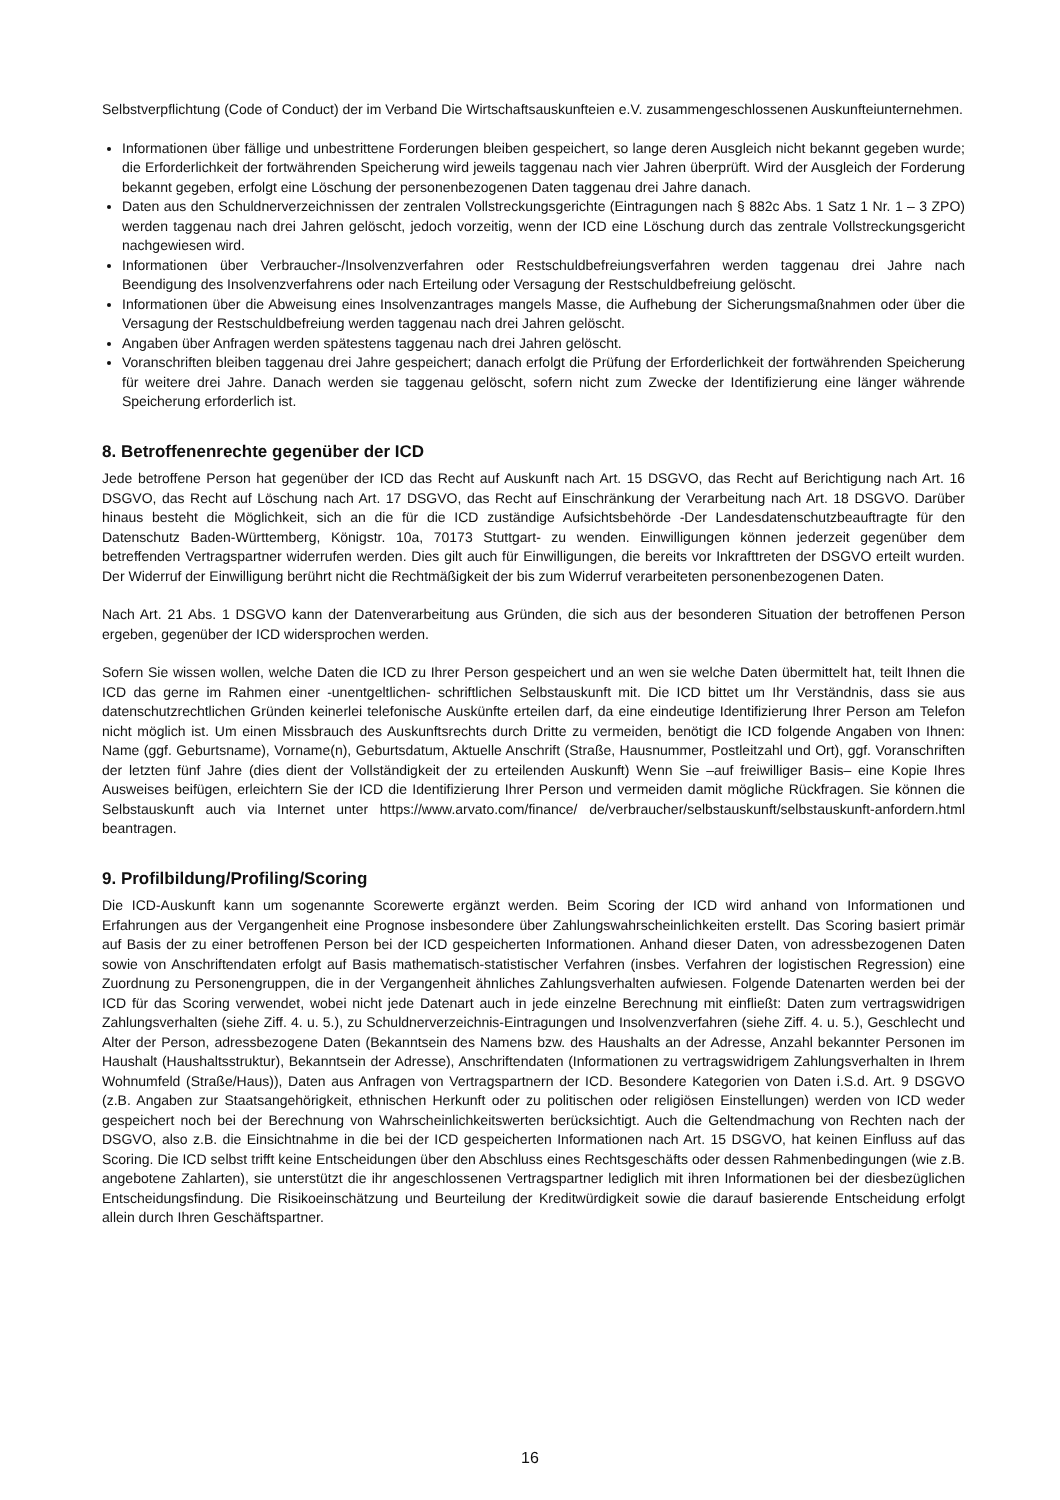Selbstverpflichtung (Code of Conduct) der im Verband Die Wirtschaftsauskunfteien e.V. zusammengeschlossenen Auskunfteiunternehmen.
Informationen über fällige und unbestrittene Forderungen bleiben gespeichert, so lange deren Ausgleich nicht bekannt gegeben wurde; die Erforderlichkeit der fortwährenden Speicherung wird jeweils taggenau nach vier Jahren überprüft. Wird der Ausgleich der Forderung bekannt gegeben, erfolgt eine Löschung der personenbezogenen Daten taggenau drei Jahre danach.
Daten aus den Schuldnerverzeichnissen der zentralen Vollstreckungsgerichte (Eintragungen nach § 882c Abs. 1 Satz 1 Nr. 1 – 3 ZPO) werden taggenau nach drei Jahren gelöscht, jedoch vorzeitig, wenn der ICD eine Löschung durch das zentrale Vollstreckungsgericht nachgewiesen wird.
Informationen über Verbraucher-/Insolvenzverfahren oder Restschuldbefreiungsverfahren werden taggenau drei Jahre nach Beendigung des Insolvenzverfahrens oder nach Erteilung oder Versagung der Restschuldbefreiung gelöscht.
Informationen über die Abweisung eines Insolvenzantrages mangels Masse, die Aufhebung der Sicherungsmaßnahmen oder über die Versagung der Restschuldbefreiung werden taggenau nach drei Jahren gelöscht.
Angaben über Anfragen werden spätestens taggenau nach drei Jahren gelöscht.
Voranschriften bleiben taggenau drei Jahre gespeichert; danach erfolgt die Prüfung der Erforderlichkeit der fortwährenden Speicherung für weitere drei Jahre. Danach werden sie taggenau gelöscht, sofern nicht zum Zwecke der Identifizierung eine länger währende Speicherung erforderlich ist.
8. Betroffenenrechte gegenüber der ICD
Jede betroffene Person hat gegenüber der ICD das Recht auf Auskunft nach Art. 15 DSGVO, das Recht auf Berichtigung nach Art. 16 DSGVO, das Recht auf Löschung nach Art. 17 DSGVO, das Recht auf Einschränkung der Verarbeitung nach Art. 18 DSGVO. Darüber hinaus besteht die Möglichkeit, sich an die für die ICD zuständige Aufsichtsbehörde -Der Landesdatenschutzbeauftragte für den Datenschutz Baden-Württemberg, Königstr. 10a, 70173 Stuttgart- zu wenden. Einwilligungen können jederzeit gegenüber dem betreffenden Vertragspartner widerrufen werden. Dies gilt auch für Einwilligungen, die bereits vor Inkrafttreten der DSGVO erteilt wurden. Der Widerruf der Einwilligung berührt nicht die Rechtmäßigkeit der bis zum Widerruf verarbeiteten personenbezogenen Daten.
Nach Art. 21 Abs. 1 DSGVO kann der Datenverarbeitung aus Gründen, die sich aus der besonderen Situation der betroffenen Person ergeben, gegenüber der ICD widersprochen werden.
Sofern Sie wissen wollen, welche Daten die ICD zu Ihrer Person gespeichert und an wen sie welche Daten übermittelt hat, teilt Ihnen die ICD das gerne im Rahmen einer -unentgeltlichen- schriftlichen Selbstauskunft mit. Die ICD bittet um Ihr Verständnis, dass sie aus datenschutzrechtlichen Gründen keinerlei telefonische Auskünfte erteilen darf, da eine eindeutige Identifizierung Ihrer Person am Telefon nicht möglich ist. Um einen Missbrauch des Auskunftsrechts durch Dritte zu vermeiden, benötigt die ICD folgende Angaben von Ihnen: Name (ggf. Geburtsname), Vorname(n), Geburtsdatum, Aktuelle Anschrift (Straße, Hausnummer, Postleitzahl und Ort), ggf. Voranschriften der letzten fünf Jahre (dies dient der Vollständigkeit der zu erteilenden Auskunft) Wenn Sie –auf freiwilliger Basis– eine Kopie Ihres Ausweises beifügen, erleichtern Sie der ICD die Identifizierung Ihrer Person und vermeiden damit mögliche Rückfragen. Sie können die Selbstauskunft auch via Internet unter https://www.arvato.com/finance/ de/verbraucher/selbstauskunft/selbstauskunft-anfordern.html beantragen.
9. Profilbildung/Profiling/Scoring
Die ICD-Auskunft kann um sogenannte Scorewerte ergänzt werden. Beim Scoring der ICD wird anhand von Informationen und Erfahrungen aus der Vergangenheit eine Prognose insbesondere über Zahlungswahrscheinlichkeiten erstellt. Das Scoring basiert primär auf Basis der zu einer betroffenen Person bei der ICD gespeicherten Informationen. Anhand dieser Daten, von adressbezogenen Daten sowie von Anschriftendaten erfolgt auf Basis mathematisch-statistischer Verfahren (insbes. Verfahren der logistischen Regression) eine Zuordnung zu Personengruppen, die in der Vergangenheit ähnliches Zahlungsverhalten aufwiesen. Folgende Datenarten werden bei der ICD für das Scoring verwendet, wobei nicht jede Datenart auch in jede einzelne Berechnung mit einfließt: Daten zum vertragswidrigen Zahlungsverhalten (siehe Ziff. 4. u. 5.), zu Schuldnerverzeichnis-Eintragungen und Insolvenzverfahren (siehe Ziff. 4. u. 5.), Geschlecht und Alter der Person, adressbezogene Daten (Bekanntsein des Namens bzw. des Haushalts an der Adresse, Anzahl bekannter Personen im Haushalt (Haushaltsstruktur), Bekanntsein der Adresse), Anschriftendaten (Informationen zu vertragswidrigem Zahlungsverhalten in Ihrem Wohnumfeld (Straße/Haus)), Daten aus Anfragen von Vertragspartnern der ICD. Besondere Kategorien von Daten i.S.d. Art. 9 DSGVO (z.B. Angaben zur Staatsangehörigkeit, ethnischen Herkunft oder zu politischen oder religiösen Einstellungen) werden von ICD weder gespeichert noch bei der Berechnung von Wahrscheinlichkeitswerten berücksichtigt. Auch die Geltendmachung von Rechten nach der DSGVO, also z.B. die Einsichtnahme in die bei der ICD gespeicherten Informationen nach Art. 15 DSGVO, hat keinen Einfluss auf das Scoring. Die ICD selbst trifft keine Entscheidungen über den Abschluss eines Rechtsgeschäfts oder dessen Rahmenbedingungen (wie z.B. angebotene Zahlarten), sie unterstützt die ihr angeschlossenen Vertragspartner lediglich mit ihren Informationen bei der diesbezüglichen Entscheidungsfindung. Die Risikoeinschätzung und Beurteilung der Kreditwürdigkeit sowie die darauf basierende Entscheidung erfolgt allein durch Ihren Geschäftspartner.
16